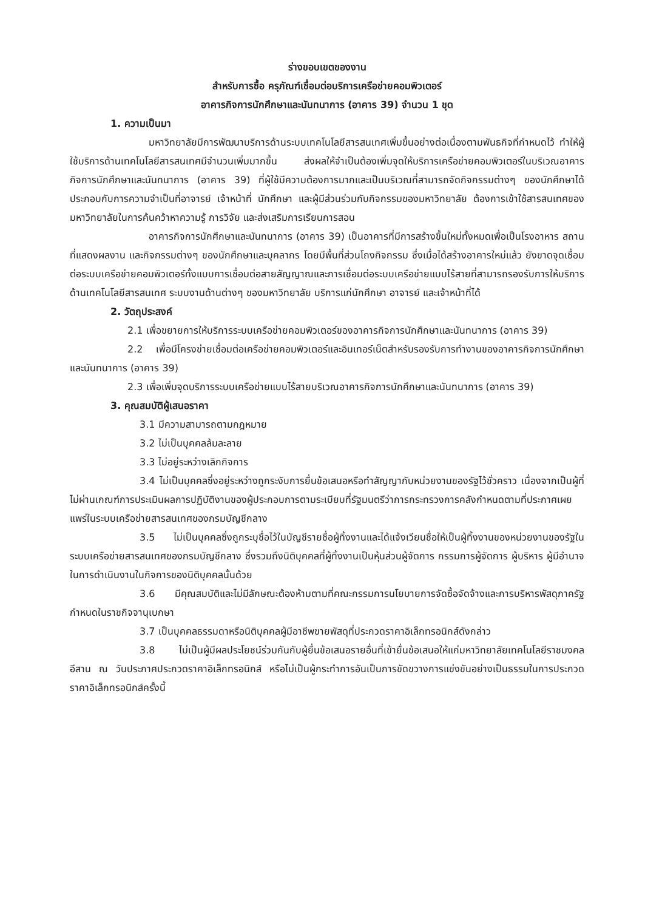ร่างขอบเขตของงาน
สำหรับการซื้อ ครุภัณฑ์เชื่อมต่อบริการเครือข่ายคอมพิวเตอร์
อาคารกิจการนักศึกษาและนันทนาการ (อาคาร 39) จำนวน 1 ชุด
1. ความเป็นมา
มหาวิทยาลัยมีการพัฒนาบริการด้านระบบเทคโนโลยีสารสนเทศเพิ่มขึ้นอย่างต่อเนื่องตามพันธกิจที่กำหนดไว้ ทำให้ผู้ใช้บริการด้านเทคโนโลยีสารสนเทศมีจำนวนเพิ่มมากขึ้น ส่งผลให้จำเป็นต้องเพิ่มจุดให้บริการเครือข่ายคอมพิวเตอร์ในบริเวณอาคารกิจการนักศึกษาและนันทนาการ (อาคาร 39) ที่ผู้ใช้มีความต้องการมากและเป็นบริเวณที่สามารถจัดกิจกรรมต่างๆ ของนักศึกษาได้ ประกอบกับการความจำเป็นที่อาจารย์ เจ้าหน้าที่ นักศึกษา และผู้มีส่วนร่วมกับกิจกรรมของมหาวิทยาลัย ต้องการเข้าใช้สารสนเทศของมหาวิทยาลัยในการค้นคว้าหาความรู้ การวิจัย และส่งเสริมการเรียนการสอน
อาคารกิจการนักศึกษาและนันทนาการ (อาคาร 39) เป็นอาคารที่มีการสร้างขึ้นใหม่ทั้งหมดเพื่อเป็นโรงอาหาร สถานที่แสดงผลงาน และกิจกรรมต่างๆ ของนักศึกษาและบุคลากร โดยมีพื้นที่ส่วนโถงกิจกรรม ซึ่งเมื่อได้สร้างอาคารใหม่แล้ว ยังขาดจุดเชื่อมต่อระบบเครือข่ายคอมพิวเตอร์ทั้งแบบการเชื่อมต่อสายสัญญาณและการเชื่อมต่อระบบเครือข่ายแบบไร้สายที่สามารถรองรับการให้บริการด้านเทคโนโลยีสารสนเทศ ระบบงานด้านต่างๆ ของมหาวิทยาลัย บริการแก่นักศึกษา อาจารย์ และเจ้าหน้าที่ได้
2. วัตถุประสงค์
2.1 เพื่อขยายการให้บริการระบบเครือข่ายคอมพิวเตอร์ของอาคารกิจการนักศึกษาและนันทนาการ (อาคาร 39)
2.2 เพื่อมีโครงข่ายเชื่อมต่อเครือข่ายคอมพิวเตอร์และอินเทอร์เน็ตสำหรับรองรับการทำงานของอาคารกิจการนักศึกษาและนันทนาการ (อาคาร 39)
2.3 เพื่อเพิ่มจุดบริการระบบเครือข่ายแบบไร้สายบริเวณอาคารกิจการนักศึกษาและนันทนาการ (อาคาร 39)
3. คุณสมบัติผู้เสนอราคา
3.1 มีความสามารถตามกฎหมาย
3.2 ไม่เป็นบุคคลล้มละลาย
3.3 ไม่อยู่ระหว่างเลิกกิจการ
3.4 ไม่เป็นบุคคลซึ่งอยู่ระหว่างถูกระงับการยื่นข้อเสนอหรือทำสัญญากับหน่วยงานของรัฐไว้ชั่วคราว เนื่องจากเป็นผู้ที่ไม่ผ่านเกณฑ์การประเมินผลการปฏิบัติงานของผู้ประกอบการตามระเบียบที่รัฐมนตรีว่าการกระทรวงการคลังกำหนดตามที่ประกาศเผยแพร่ในระบบเครือข่ายสารสนเทศของกรมบัญชีกลาง
3.5 ไม่เป็นบุคคลซึ่งถูกระบุชื่อไว้ในบัญชีรายชื่อผู้ทิ้งงานและได้แจ้งเวียนชื่อให้เป็นผู้ทิ้งงานของหน่วยงานของรัฐในระบบเครือข่ายสารสนเทศของกรมบัญชีกลาง ซึ่งรวมถึงนิติบุคคลที่ผู้ทิ้งงานเป็นหุ้นส่วนผู้จัดการ กรรมการผู้จัดการ ผู้บริหาร ผู้มีอำนาจในการดำเนินงานในกิจการของนิติบุคคลนั้นด้วย
3.6 มีคุณสมบัติและไม่มีลักษณะต้องห้ามตามที่คณะกรรมการนโยบายการจัดซื้อจัดจ้างและการบริหารพัสดุภาครัฐกำหนดในราชกิจจานุเบกษา
3.7 เป็นบุคคลธรรมดาหรือนิติบุคคลผู้มีอาชีพขายพัสดุที่ประกวดราคาอิเล็กทรอนิกส์ดังกล่าว
3.8 ไม่เป็นผู้มีผลประโยชน์ร่วมกันกับผู้ยื่นข้อเสนอรายอื่นที่เข้ายื่นข้อเสนอให้แก่มหาวิทยาลัยเทคโนโลยีราชมงคลอีสาน ณ วันประกาศประกวดราคาอิเล็กทรอนิกส์ หรือไม่เป็นผู้กระทำการอันเป็นการขัดขวางการแข่งขันอย่างเป็นธรรมในการประกวดราคาอิเล็กทรอนิกส์ครั้งนี้